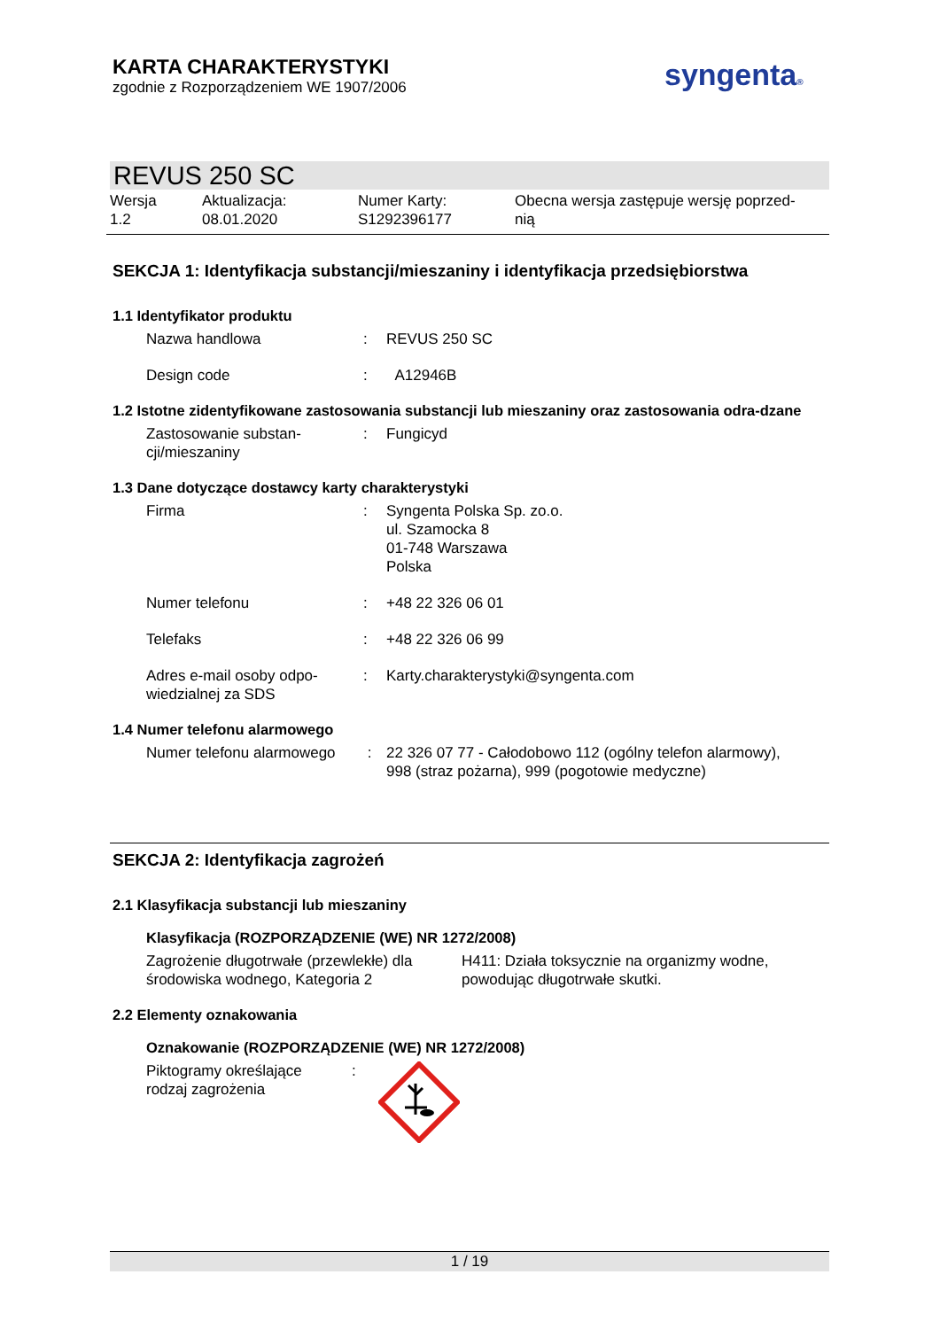KARTA CHARAKTERYSTYKI
zgodnie z Rozporządzeniem WE 1907/2006
syngenta®
REVUS 250 SC
Wersja
1.2
Aktualizacja:
08.01.2020
Numer Karty:
S1292396177
Obecna wersja zastępuje wersję poprzed-
nią
SEKCJA 1: Identyfikacja substancji/mieszaniny i identyfikacja przedsiębiorstwa
1.1 Identyfikator produktu
Nazwa handlowa : REVUS 250 SC
Design code : A12946B
1.2 Istotne zidentyfikowane zastosowania substancji lub mieszaniny oraz zastosowania odra-dzane
Zastosowanie substan-
cji/mieszaniny
: Fungicyd
1.3 Dane dotyczące dostawcy karty charakterystyki
Firma : Syngenta Polska Sp. zo.o.
ul. Szamocka 8
01-748 Warszawa
Polska
Numer telefonu : +48 22 326 06 01
Telefaks : +48 22 326 06 99
Adres e-mail osoby odpo-
wiedzialnej za SDS
: Karty.charakterystyki@syngenta.com
1.4 Numer telefonu alarmowego
Numer telefonu alarmowego
: 22 326 07 77 - Całodobowo 112 (ogólny telefon alarmowy),
998 (straz pożarna), 999 (pogotowie medyczne)
SEKCJA 2: Identyfikacja zagrożeń
2.1 Klasyfikacja substancji lub mieszaniny
Klasyfikacja (ROZPORZĄDZENIE (WE) NR 1272/2008)
Zagrożenie długotrwałe (przewlekłe) dla
środowiska wodnego, Kategoria 2
H411: Działa toksycznie na organizmy wodne,
powodując długotrwałe skutki.
2.2 Elementy oznakowania
Oznakowanie (ROZPORZĄDZENIE (WE) NR 1272/2008)
Piktogramy określające
rodzaj zagrożenia
:
1 / 19